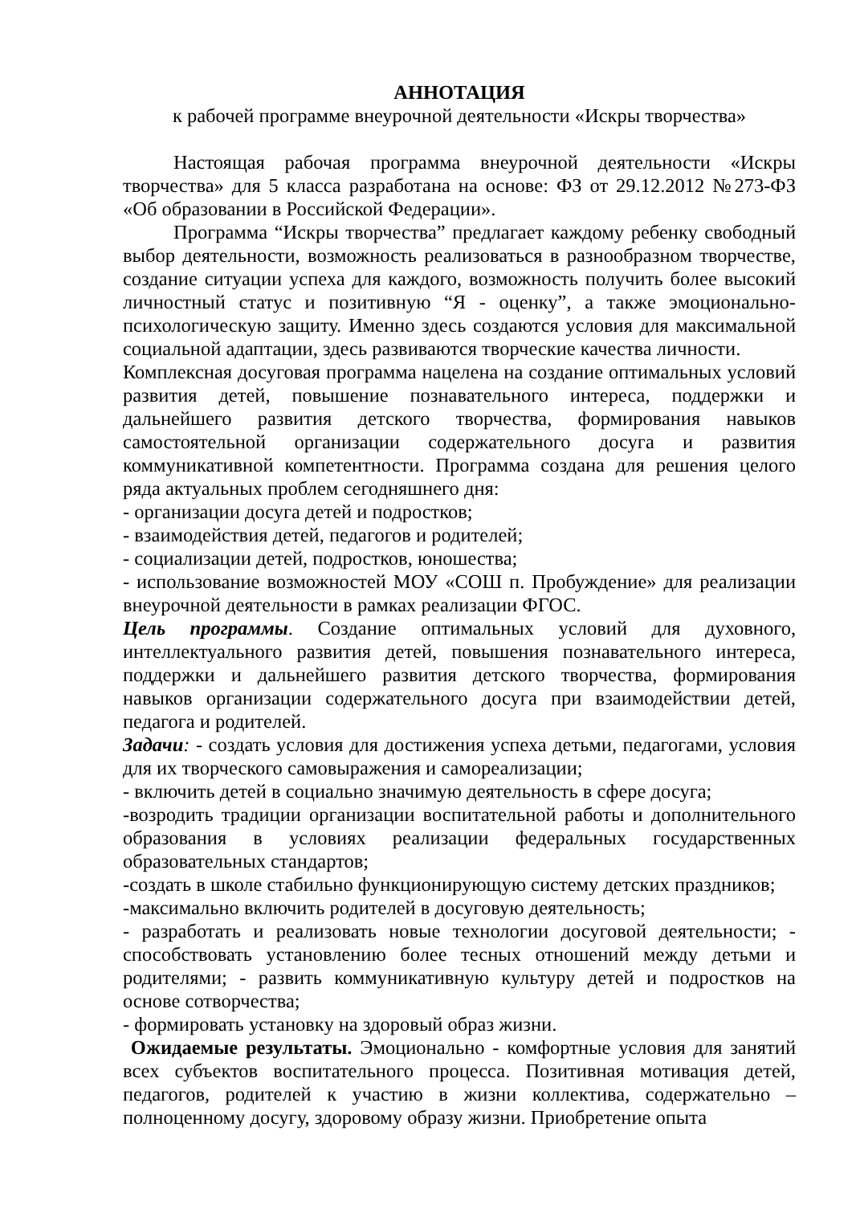АННОТАЦИЯ
к рабочей программе внеурочной деятельности «Искры творчества»
Настоящая рабочая программа внеурочной деятельности «Искры творчества» для 5 класса разработана на основе: ФЗ от 29.12.2012 №273-ФЗ «Об образовании в Российской Федерации».
Программа “Искры творчества” предлагает каждому ребенку свободный выбор деятельности, возможность реализоваться в разнообразном творчестве, создание ситуации успеха для каждого, возможность получить более высокий личностный статус и позитивную “Я - оценку”, а также эмоционально-психологическую защиту. Именно здесь создаются условия для максимальной социальной адаптации, здесь развиваются творческие качества личности.
Комплексная досуговая программа нацелена на создание оптимальных условий развития детей, повышение познавательного интереса, поддержки и дальнейшего развития детского творчества, формирования навыков самостоятельной организации содержательного досуга и развития коммуникативной компетентности. Программа создана для решения целого ряда актуальных проблем сегодняшнего дня:
- организации досуга детей и подростков;
- взаимодействия детей, педагогов и родителей;
- социализации детей, подростков, юношества;
- использование возможностей МОУ «СОШ п. Пробуждение» для реализации внеурочной деятельности в рамках реализации ФГОС.
Цель программы. Создание оптимальных условий для духовного, интеллектуального развития детей, повышения познавательного интереса, поддержки и дальнейшего развития детского творчества, формирования навыков организации содержательного досуга при взаимодействии детей, педагога и родителей.
Задачи: - создать условия для достижения успеха детьми, педагогами, условия для их творческого самовыражения и самореализации;
- включить детей в социально значимую деятельность в сфере досуга;
-возродить традиции организации воспитательной работы и дополнительного образования в условиях реализации федеральных государственных образовательных стандартов;
-создать в школе стабильно функционирующую систему детских праздников;
-максимально включить родителей в досуговую деятельность;
- разработать и реализовать новые технологии досуговой деятельности; - способствовать установлению более тесных отношений между детьми и родителями; - развить коммуникативную культуру детей и подростков на основе сотворчества;
- формировать установку на здоровый образ жизни.
Ожидаемые результаты. Эмоционально - комфортные условия для занятий всех субъектов воспитательного процесса. Позитивная мотивация детей, педагогов, родителей к участию в жизни коллектива, содержательно – полноценному досугу, здоровому образу жизни. Приобретение опыта